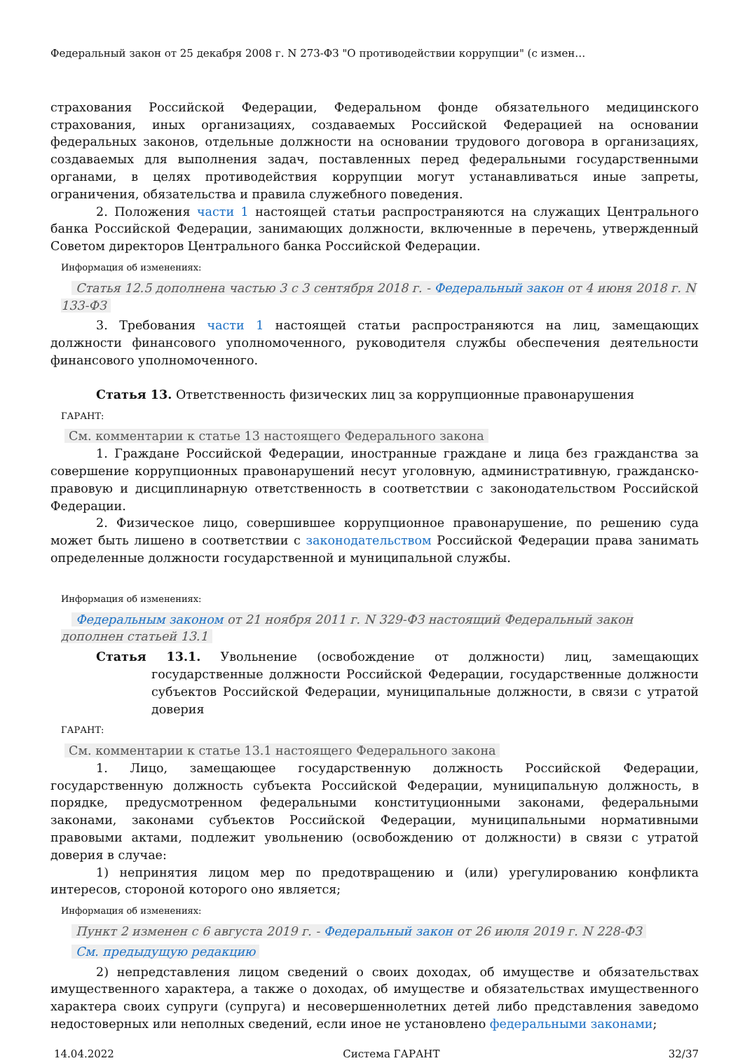Федеральный закон от 25 декабря 2008 г. N 273-ФЗ "О противодействии коррупции" (с измен…
страхования Российской Федерации, Федеральном фонде обязательного медицинского страхования, иных организациях, создаваемых Российской Федерацией на основании федеральных законов, отдельные должности на основании трудового договора в организациях, создаваемых для выполнения задач, поставленных перед федеральными государственными органами, в целях противодействия коррупции могут устанавливаться иные запреты, ограничения, обязательства и правила служебного поведения.
2. Положения части 1 настоящей статьи распространяются на служащих Центрального банка Российской Федерации, занимающих должности, включенные в перечень, утвержденный Советом директоров Центрального банка Российской Федерации.
Информация об изменениях:
Статья 12.5 дополнена частью 3 с 3 сентября 2018 г. - Федеральный закон от 4 июня 2018 г. N 133-ФЗ
3. Требования части 1 настоящей статьи распространяются на лиц, замещающих должности финансового уполномоченного, руководителя службы обеспечения деятельности финансового уполномоченного.
Статья 13. Ответственность физических лиц за коррупционные правонарушения
ГАРАНТ:
См. комментарии к статье 13 настоящего Федерального закона
1. Граждане Российской Федерации, иностранные граждане и лица без гражданства за совершение коррупционных правонарушений несут уголовную, административную, гражданско-правовую и дисциплинарную ответственность в соответствии с законодательством Российской Федерации.
2. Физическое лицо, совершившее коррупционное правонарушение, по решению суда может быть лишено в соответствии с законодательством Российской Федерации права занимать определенные должности государственной и муниципальной службы.
Информация об изменениях:
Федеральным законом от 21 ноября 2011 г. N 329-ФЗ настоящий Федеральный закон дополнен статьей 13.1
Статья 13.1. Увольнение (освобождение от должности) лиц, замещающих государственные должности Российской Федерации, государственные должности субъектов Российской Федерации, муниципальные должности, в связи с утратой доверия
ГАРАНТ:
См. комментарии к статье 13.1 настоящего Федерального закона
1. Лицо, замещающее государственную должность Российской Федерации, государственную должность субъекта Российской Федерации, муниципальную должность, в порядке, предусмотренном федеральными конституционными законами, федеральными законами, законами субъектов Российской Федерации, муниципальными нормативными правовыми актами, подлежит увольнению (освобождению от должности) в связи с утратой доверия в случае:
1) непринятия лицом мер по предотвращению и (или) урегулированию конфликта интересов, стороной которого оно является;
Информация об изменениях:
Пункт 2 изменен с 6 августа 2019 г. - Федеральный закон от 26 июля 2019 г. N 228-ФЗ
См. предыдущую редакцию
2) непредставления лицом сведений о своих доходах, об имуществе и обязательствах имущественного характера, а также о доходах, об имуществе и обязательствах имущественного характера своих супруги (супруга) и несовершеннолетних детей либо представления заведомо недостоверных или неполных сведений, если иное не установлено федеральными законами;
14.04.2022 Система ГАРАНТ 32/37